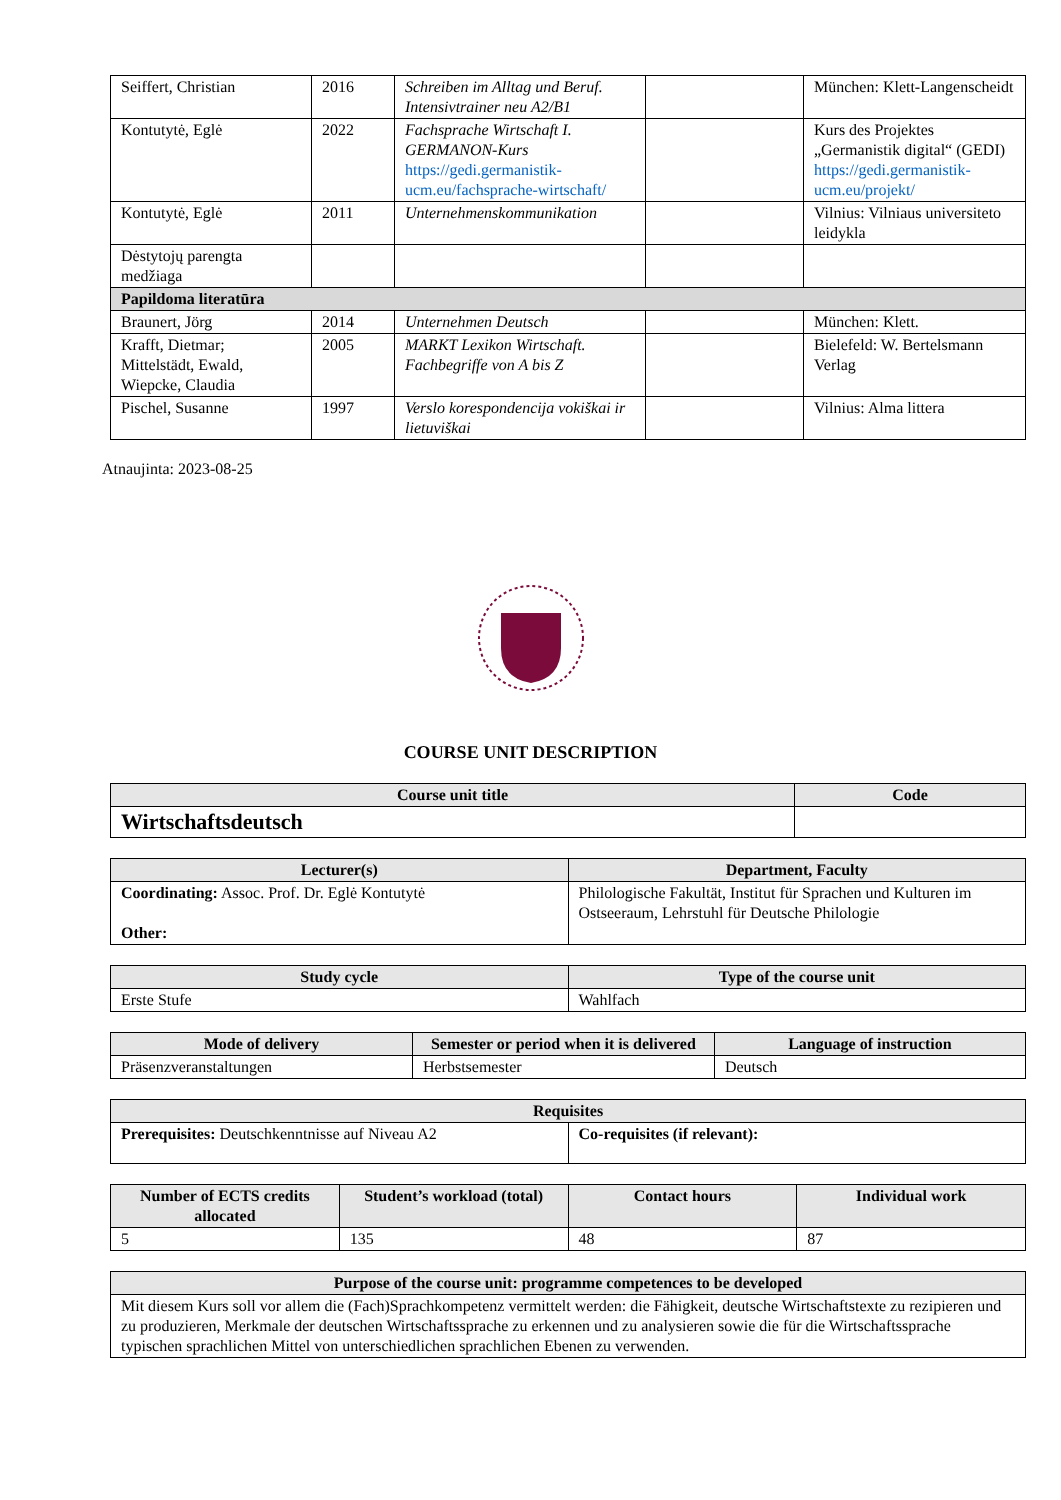| Seiffert, Christian | 2016 | Schreiben im Alltag und Beruf. Intensivtrainer neu A2/B1 | | München: Klett-Langenscheidt |
| Kontutytė, Eglė | 2022 | Fachsprache Wirtschaft I. GERMANON-Kurs https://gedi.germanistik-ucm.eu/fachsprache-wirtschaft/ | | Kurs des Projektes „Germanistik digital“ (GEDI) https://gedi.germanistik-ucm.eu/projekt/ |
| Kontutytė, Eglė | 2011 | Unternehmenskommunikation | | Vilnius: Vilniaus universiteto leidykla |
| Dėstytojų parengta medžiaga | | | | |
| Papildoma literatūra | | | | |
| Braunert, Jörg | 2014 | Unternehmen Deutsch | | München: Klett. |
| Krafft, Dietmar; Mittelstädt, Ewald, Wiepcke, Claudia | 2005 | MARKT Lexikon Wirtschaft. Fachbegriffe von A bis Z | | Bielefeld: W. Bertelsmann Verlag |
| Pischel, Susanne | 1997 | Verslo korespondencija vokiškai ir lietuviškai | | Vilnius: Alma littera |
Atnaujinta: 2023-08-25
COURSE UNIT DESCRIPTION
| Course unit title | Code |
| --- | --- |
| Wirtschaftsdeutsch | |
| Lecturer(s) | Department, Faculty |
| --- | --- |
| Coordinating: Assoc. Prof. Dr. Eglė Kontutytė Other: | Philologische Fakultät, Institut für Sprachen und Kulturen im Ostseeraum, Lehrstuhl für Deutsche Philologie |
| Study cycle | Type of the course unit |
| --- | --- |
| Erste Stufe | Wahlfach |
| Mode of delivery | Semester or period when it is delivered | Language of instruction |
| --- | --- | --- |
| Präsenzveranstaltungen | Herbstsemester | Deutsch |
| Requisites | |
| --- | --- |
| Prerequisites: Deutschkenntnisse auf Niveau A2 | Co-requisites (if relevant): |
| Number of ECTS credits allocated | Student’s workload (total) | Contact hours | Individual work |
| --- | --- | --- | --- |
| 5 | 135 | 48 | 87 |
| Purpose of the course unit: programme competences to be developed |
| --- |
| Mit diesem Kurs soll vor allem die (Fach)Sprachkompetenz vermittelt werden: die Fähigkeit, deutsche Wirtschaftstexte zu rezipieren und zu produzieren, Merkmale der deutschen Wirtschaftssprache zu erkennen und zu analysieren sowie die für die Wirtschaftssprache typischen sprachlichen Mittel von unterschiedlichen sprachlichen Ebenen zu verwenden. |